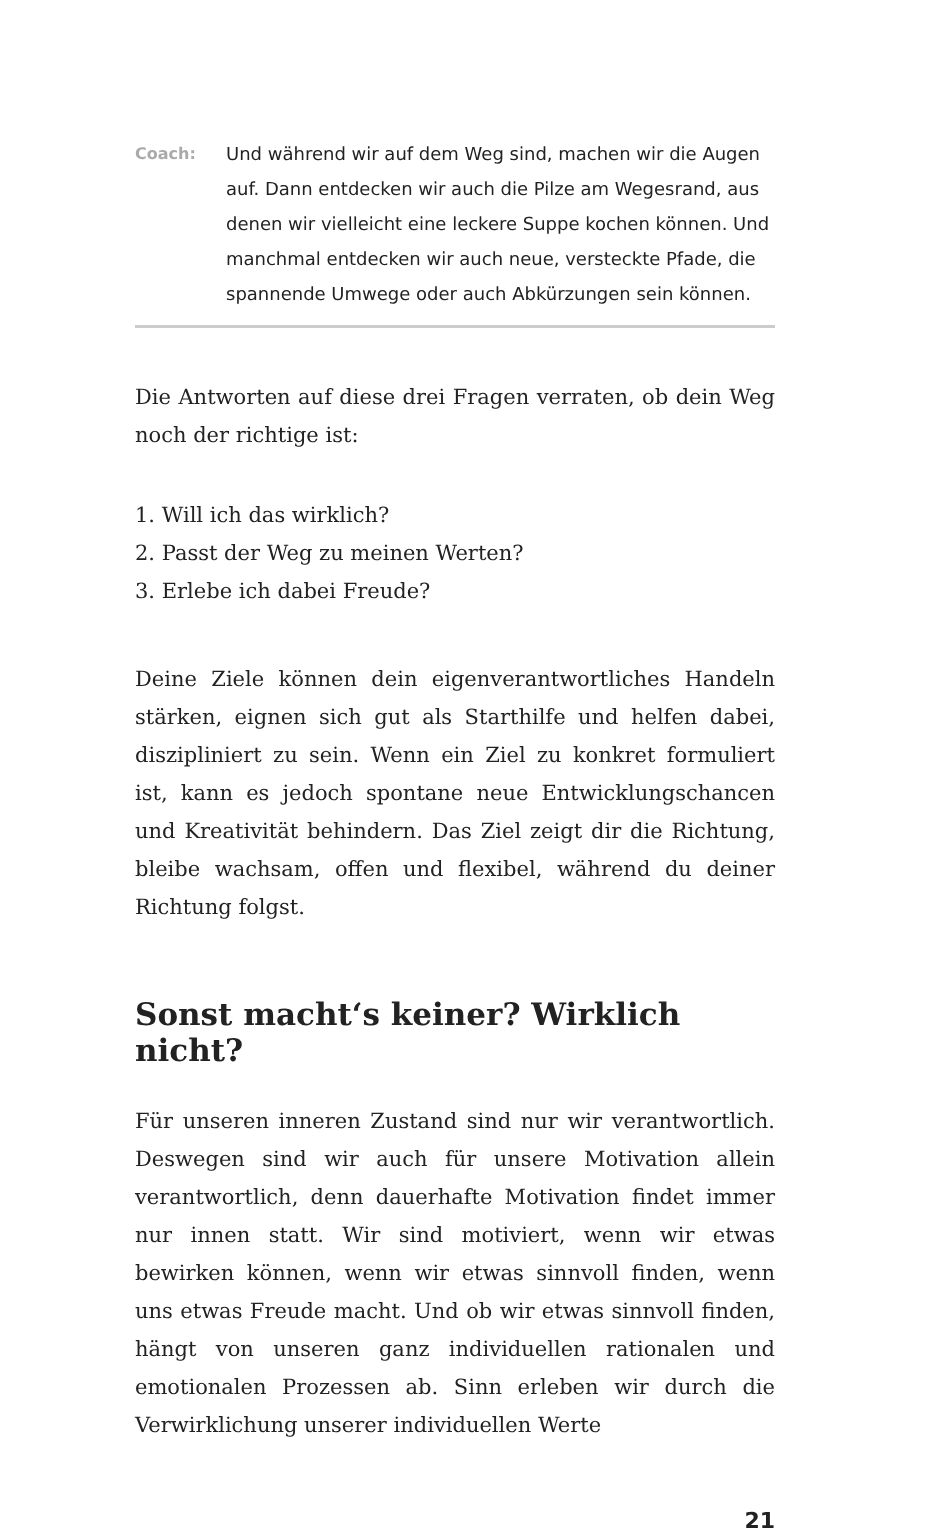Coach: Und während wir auf dem Weg sind, machen wir die Augen auf. Dann entdecken wir auch die Pilze am Wegesrand, aus denen wir vielleicht eine leckere Suppe kochen können. Und manchmal entdecken wir auch neue, versteckte Pfade, die spannende Umwege oder auch Abkürzungen sein können.
Die Antworten auf diese drei Fragen verraten, ob dein Weg noch der richtige ist:
1. Will ich das wirklich?
2. Passt der Weg zu meinen Werten?
3. Erlebe ich dabei Freude?
Deine Ziele können dein eigenverantwortliches Handeln stärken, eignen sich gut als Starthilfe und helfen dabei, diszipliniert zu sein. Wenn ein Ziel zu konkret formuliert ist, kann es jedoch spontane neue Entwicklungschancen und Kreativität behindern. Das Ziel zeigt dir die Richtung, bleibe wachsam, offen und flexibel, während du deiner Richtung folgst.
Sonst macht‘s keiner? Wirklich nicht?
Für unseren inneren Zustand sind nur wir verantwortlich. Deswegen sind wir auch für unsere Motivation allein verantwortlich, denn dauerhafte Motivation findet immer nur innen statt. Wir sind motiviert, wenn wir etwas bewirken können, wenn wir etwas sinnvoll finden, wenn uns etwas Freude macht. Und ob wir etwas sinnvoll finden, hängt von unseren ganz individuellen rationalen und emotionalen Prozessen ab. Sinn erleben wir durch die Verwirklichung unserer individuellen Werte
21